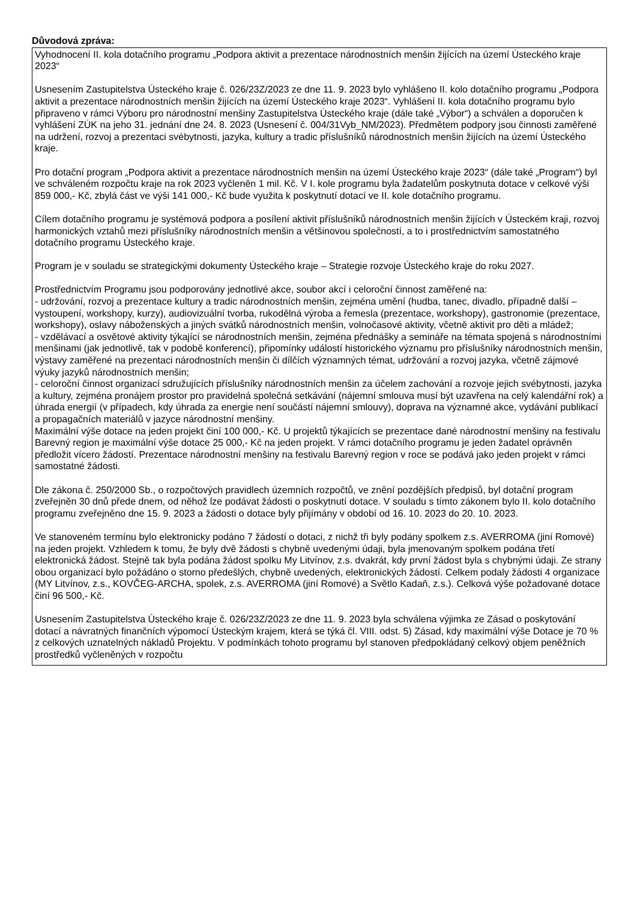Důvodová zpráva:
Vyhodnocení II. kola dotačního programu „Podpora aktivit a prezentace národnostních menšin žijících na území Ústeckého kraje 2023“
Usnesením Zastupitelstva Ústeckého kraje č. 026/23Z/2023 ze dne 11. 9. 2023 bylo vyhlášeno II. kolo dotačního programu „Podpora aktivit a prezentace národnostních menšin žijících na území Ústeckého kraje 2023“. Vyhlášení II. kola dotačního programu bylo připraveno v rámci Výboru pro národnostní menšiny Zastupitelstva Ústeckého kraje (dále také „Výbor“) a schválen a doporučen k vyhlášení ZÚK na jeho 31. jednání dne 24. 8. 2023 (Usnesení č. 004/31Vyb_NM/2023). Předmětem podpory jsou činnosti zaměřené na udržení, rozvoj a prezentaci svébytnosti, jazyka, kultury a tradic příslušníků národnostních menšin žijících na území Ústeckého kraje.
Pro dotační program „Podpora aktivit a prezentace národnostních menšin na území Ústeckého kraje 2023“ (dále také „Program“) byl ve schváleném rozpočtu kraje na rok 2023 vyčleněn 1 mil. Kč. V I. kole programu byla žadatelům poskytnuta dotace v celkové výši 859 000,- Kč, zbylá část ve výši 141 000,- Kč bude využita k poskytnutí dotací ve II. kole dotačního programu.
Cílem dotačního programu je systémová podpora a posílení aktivit příslušníků národnostních menšin žijících v Ústeckém kraji, rozvoj harmonických vztahů mezi příslušníky národnostních menšin a většinovou společností, a to i prostřednictvím samostatného dotačního programu Ústeckého kraje.
Program je v souladu se strategickými dokumenty Ústeckého kraje – Strategie rozvoje Ústeckého kraje do roku 2027.
Prostřednictvím Programu jsou podporovány jednotlivé akce, soubor akcí i celoroční činnost zaměřené na:
- udržování, rozvoj a prezentace kultury a tradic národnostních menšin, zejména umění (hudba, tanec, divadlo, případně další – vystoupení, workshopy, kurzy), audiovizuální tvorba, rukodělná výroba a řemesla (prezentace, workshopy), gastronomie (prezentace, workshopy), oslavy náboženských a jiných svátků národnostních menšin, volnočasové aktivity, včetně aktivit pro děti a mládež;
- vzdělávací a osvětové aktivity týkající se národnostních menšin, zejména přednášky a semináře na témata spojená s národnostními menšinami (jak jednotlivě, tak v podobě konferencí), připomínky událostí historického významu pro příslušníky národnostních menšin, výstavy zaměřené na prezentaci národnostních menšin či dílčích významných témat, udržování a rozvoj jazyka, včetně zájmové výuky jazyků národnostních menšin;
- celoroční činnost organizací sdružujících příslušníky národnostních menšin za účelem zachování a rozvoje jejich svébytnosti, jazyka a kultury, zejména pronájem prostor pro pravidelná společná setkávání (nájemní smlouva musí být uzavřena na celý kalendářní rok) a úhrada energií (v případech, kdy úhrada za energie není součástí nájemní smlouvy), doprava na významné akce, vydávání publikací a propagačních materiálů v jazyce národnostní menšiny.
Maximální výše dotace na jeden projekt činí 100 000,- Kč. U projektů týkajících se prezentace dané národnostní menšiny na festivalu Barevný region je maximální výše dotace 25 000,- Kč na jeden projekt. V rámci dotačního programu je jeden žadatel oprávněn předložit vícero žádostí. Prezentace národnostní menšiny na festivalu Barevný region v roce se podává jako jeden projekt v rámci samostatné žádosti.
Dle zákona č. 250/2000 Sb., o rozpočtových pravidlech územních rozpočtů, ve znění pozdějších předpisů, byl dotační program zveřejněn 30 dnů přede dnem, od něhož lze podávat žádosti o poskytnutí dotace. V souladu s tímto zákonem bylo II. kolo dotačního programu zveřejněno dne 15. 9. 2023 a žádosti o dotace byly přijímány v období od 16. 10. 2023 do 20. 10. 2023.
Ve stanoveném termínu bylo elektronicky podáno 7 žádostí o dotaci, z nichž tři byly podány spolkem z.s. AVERROMA (jiní Romové) na jeden projekt. Vzhledem k tomu, že byly dvě žádosti s chybně uvedenými údaji, byla jmenovaným spolkem podána třetí elektronická žádost. Stejně tak byla podána žádost spolku My Litvínov, z.s. dvakrát, kdy první žádost byla s chybnými údaji. Ze strany obou organizací bylo požádáno o storno předešlých, chybně uvedených, elektronických žádostí. Celkem podaly žádosti 4 organizace (MY Litvínov, z.s., KOVČEG-ARCHA, spolek, z.s. AVERROMA (jiní Romové) a Světlo Kadaň, z.s.). Celková výše požadované dotace činí 96 500,- Kč.
Usnesením Zastupitelstva Ústeckého kraje č. 026/23Z/2023 ze dne 11. 9. 2023 byla schválena výjimka ze Zásad o poskytování dotací a návratných finančních výpomocí Ústeckým krajem, která se týká čl. VIII. odst. 5) Zásad, kdy maximální výše Dotace je 70 % z celkových uznatelných nákladů Projektu. V podmínkách tohoto programu byl stanoven předpokládaný celkový objem peněžních prostředků vyčleněných v rozpočtu